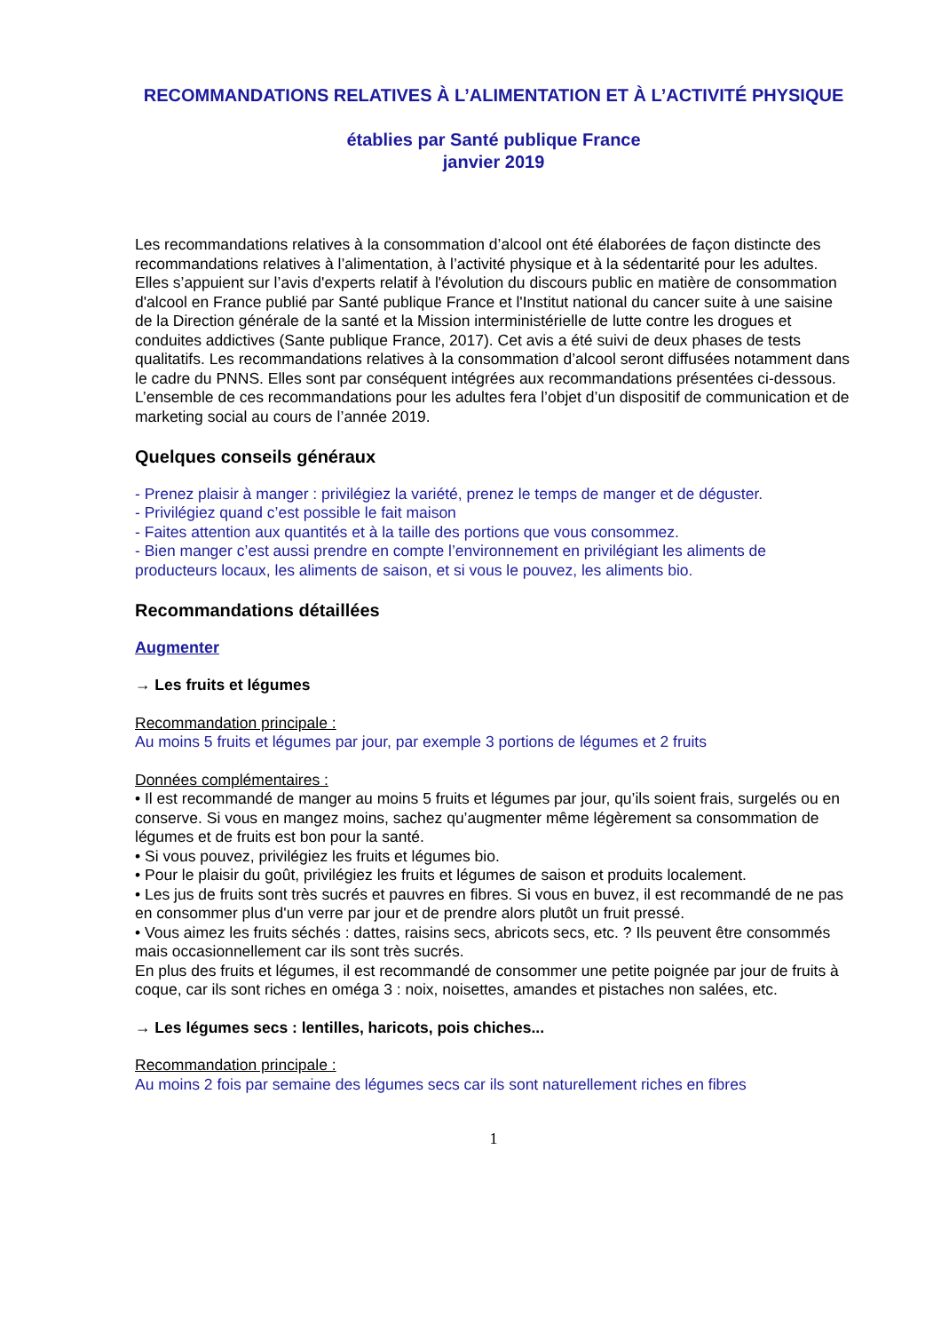RECOMMANDATIONS RELATIVES À L’ALIMENTATION ET À L’ACTIVITÉ PHYSIQUE
établies par Santé publique France
janvier 2019
Les recommandations relatives à la consommation d’alcool ont été élaborées de façon distincte des recommandations relatives à l’alimentation, à l’activité physique et à la sédentarité pour les adultes. Elles s’appuient sur l’avis d'experts relatif à l'évolution du discours public en matière de consommation d'alcool en France publié par Santé publique France et l'Institut national du cancer suite à une saisine de la Direction générale de la santé et la Mission interministérielle de lutte contre les drogues et conduites addictives (Sante publique France, 2017). Cet avis a été suivi de deux phases de tests qualitatifs. Les recommandations relatives à la consommation d’alcool seront diffusées notamment dans le cadre du PNNS. Elles sont par conséquent intégrées aux recommandations présentées ci-dessous.
L’ensemble de ces recommandations pour les adultes fera l’objet d’un dispositif de communication et de marketing social au cours de l’année 2019.
Quelques conseils généraux
- Prenez plaisir à manger : privilégiez la variété, prenez le temps de manger et de déguster.
- Privilégiez quand c’est possible le fait maison
- Faites attention aux quantités et à la taille des portions que vous consommez.
- Bien manger c’est aussi prendre en compte l’environnement en privilégiant les aliments de producteurs locaux, les aliments de saison, et si vous le pouvez, les aliments bio.
Recommandations détaillées
Augmenter
→ Les fruits et légumes
Recommandation principale :
Au moins 5 fruits et légumes par jour, par exemple 3 portions de légumes et 2 fruits
Données complémentaires :
• Il est recommandé de manger au moins 5 fruits et légumes par jour, qu’ils soient frais, surgelés ou en conserve. Si vous en mangez moins, sachez qu’augmenter même légèrement sa consommation de légumes et de fruits est bon pour la santé.
• Si vous pouvez, privilégiez les fruits et légumes bio.
• Pour le plaisir du goût, privilégiez les fruits et légumes de saison et produits localement.
• Les jus de fruits sont très sucrés et pauvres en fibres. Si vous en buvez, il est recommandé de ne pas en consommer plus d'un verre par jour et de prendre alors plutôt un fruit pressé.
• Vous aimez les fruits séchés : dattes, raisins secs, abricots secs, etc. ? Ils peuvent être consommés mais occasionnellement car ils sont très sucrés.
En plus des fruits et légumes, il est recommandé de consommer une petite poignée par jour de fruits à coque, car ils sont riches en oméga 3 : noix, noisettes, amandes et pistaches non salées, etc.
→ Les légumes secs : lentilles, haricots, pois chiches...
Recommandation principale :
Au moins 2 fois par semaine des légumes secs car ils sont naturellement riches en fibres
1